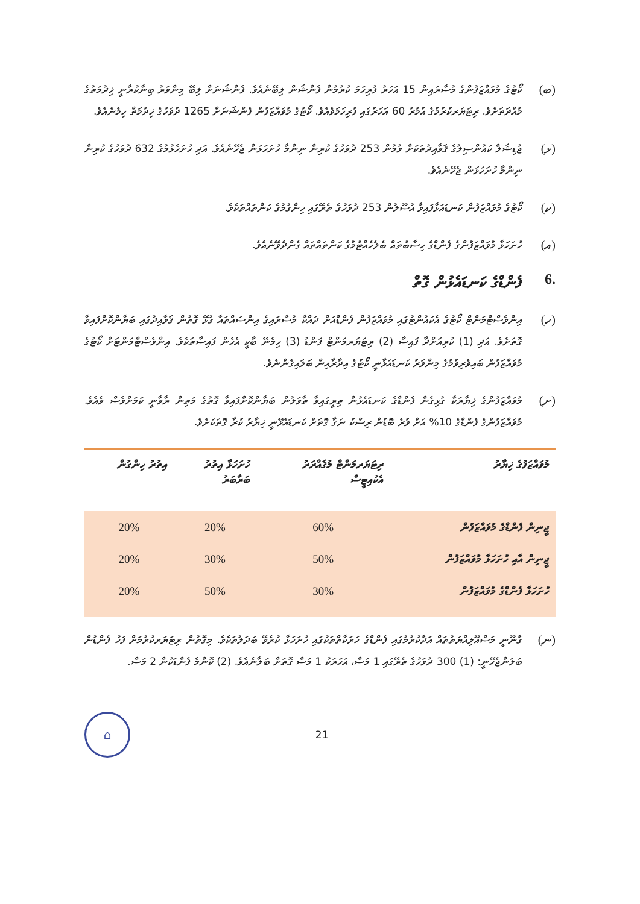(ބ)
ކޯޓުގެ މުވައްޒަފުންގެ މުސާރައިން 15 އަހަރު ފުރިހަމަ ކުރުމުން ފެންޝަން ލިބޭނެއެވެ. ފެންޝަނަށް ލިބޭ މިންވަރު ބިނާކުރާނީ ޚިދުމަތުގެ މުއްދަތަށެވެ. ރިޓަޔަރކުރުމުގެ އުމުރު 60 އަހަރުގައި ފުރިހަމަވެއެވެ. ކޯޓުގެ މުވައްޒަފުން ފެންޝަނަށް 1265 ދުވަހުގެ ޚިދުމަތް ހިމެނެއެވެ.
(ޅ)
ޖުޑިޝަލް ކައުންސިލުގެ ޤަވާއިދުތަކަށް ވުމުން 253 ދުވަހުގެ ކުރިން ނިންމާ ހުށަހަޅަން ޖެހޭނެއެވެ. އަދި ހުށަހެޅުމުގެ 632 ދުވަހުގެ ކުރިން ނިންމާ ހުށަހަޅަން ޖެހޭނެއެވެ.
(ކ)
ކޯޓުގެ މުވައްޒަފުން ކަނޑައަޅާފައިވާ އުސޫލުން 253 ދުވަހުގެ ތެރޭގައި ހިންގުމުގެ ކަންތައްތަކެވެ.
(އ)
ހުށަހަޅާ މުވައްޒަފުންގެ ފެންޑްގެ ހިސާބުތައް ބެލެހެއްޓުމުގެ ކަންތައްތައް ގެންދެވޭނެއެވެ.
.6 ފެންޑްގެ ކަނޑައެޅުން ގޮތް
(ހ)
އިންވެސްޓްމަންޓް ކޯޓުގެ އެކައުންޓުގައި މުވައްޒަފުން ފެންޑްއަށް ދައްކާ މުސާރައިގެ އިންސައްތައާ ގުޅޭ ގޮތުން ޤަވާއިދުގައި ބަޔާންކޮށްފައިވާ ގޮތަށެވެ. އަދި (1) ކުރިއަށްދާ ފައިސާ (2) ރިޓަޔަރމަންޓް ފަންޑު (3) ހިމެނޭ ބާކީ އެހެން ފައިސާތަކެވެ. އިންވެސްޓްމަންޓަށް ކޯޓުގެ މުވައްޒަފުން ބައިވެރިވުމުގެ މިންވަރު ކަނޑައަޅާނީ ކޯޓުގެ އިދާރާއިން ބަލައިގެންނެވެ.
(ށ)
މުވައްޒަފުންގެ ޚިޔާރަކާ ގުޅިގެން ފެންޑްގެ ކަނޑައެޅުން ތިރީގައިވާ ތާވަލުން ބަޔާންކޮށްފައިވާ ގޮތުގެ މަތިން ރާވާނީ ކަމަށްވެސް ވެއެވެ. މުވައްޒަފުންގެ ފެންޑްގެ 10% އަށް ވުރެ ބޮޑުން ރިސްކު ނަގާ ގޮތަށް ކަނޑައެޅޭނީ ޚިޔާރު ކުރާ ގޮތަކަށެވެ.
| މުވައްޒަފުގެ ޚިޔާރު | ރިޓަޔަރމަންޓް މުޤައްރަރު އެކުއިޓީސް | ހުށަހަޅާ އިތުރު ބަރާބަރު | އިތުރު ހިންގުން |
| --- | --- | --- | --- |
| ޖީނިން ފެންޑްގެ މުވައްޒަފުން | 60% | 20% | 20% |
| ޖީނިން އާއި ހުށަހަޅާ މުވައްޒަފުން | 50% | 30% | 20% |
| ހުށަހަޅާ ފެންޑްގެ މުވައްޒަފުން | 30% | 50% | 20% |
(ނ)
ގާނޫނީ މަސްއޫލިއްޔަތުތައް އަދާކުރުމުގައި ފެންޑްގެ ހަރަކާތްތަކުގައި ހުށަހަޅާ ކުރެވޭ ބަދަލުތަކެވެ. މިގޮތުން ރިޓަޔަރކުރުމަށް ފަހު ފެންޑުން ބަލަންޖެހޭނީ: (1) 300 ދުވަހުގެ ތެރޭގައި 1 މަސް، އަހަރަކު 1 މަސް ގޮތަށް ބަލާނެއެވެ. (2) ކޮންމެ ފެންޑަކުން 2 މަސް.
⌂
21